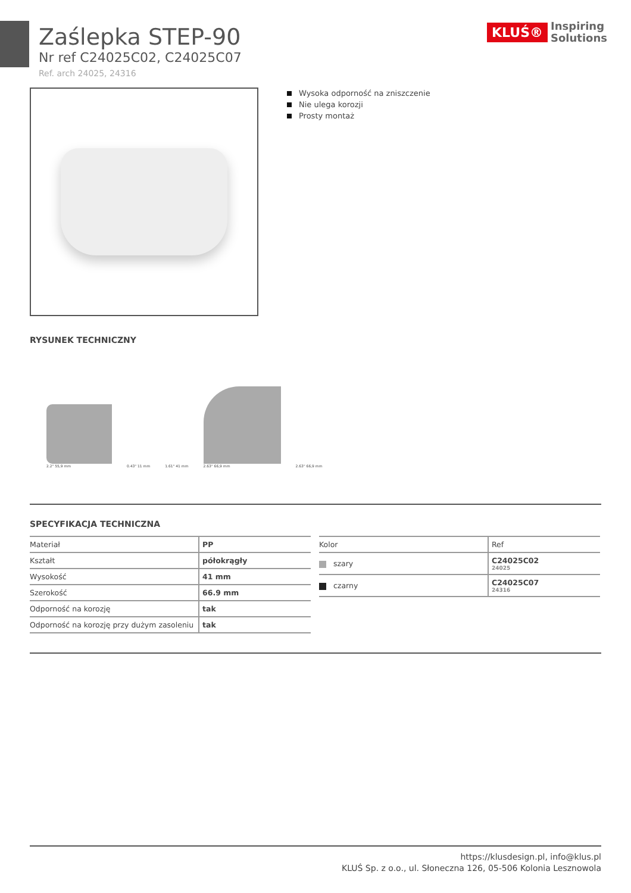Zaślepka STEP-90
Nr ref C24025C02, C24025C07
Ref. arch 24025, 24316
KLUŚ® Inspiring
Solutions
Wysoka odporność na zniszczenie
Nie ulega korozji
Prosty montaż
RYSUNEK TECHNICZNY
2.2" 55,9 mm
0.43" 11 mm
1.61" 41 mm
2.63" 66,9 mm
2.63" 66,9 mm
SPECYFIKACJA TECHNICZNA
| Materiał | PP |
| Kształt | półokrągły |
| Wysokość | 41 mm |
| Szerokość | 66.9 mm |
| Odporność na korozję | tak |
| Odporność na korozję przy dużym zasoleniu | tak |
| Kolor | Ref |
| szary | C24025C02 24025 |
| czarny | C24025C07 24316 |
https://klusdesign.pl, info@klus.pl
KLUŚ Sp. z o.o., ul. Słoneczna 126, 05-506 Kolonia Lesznowola